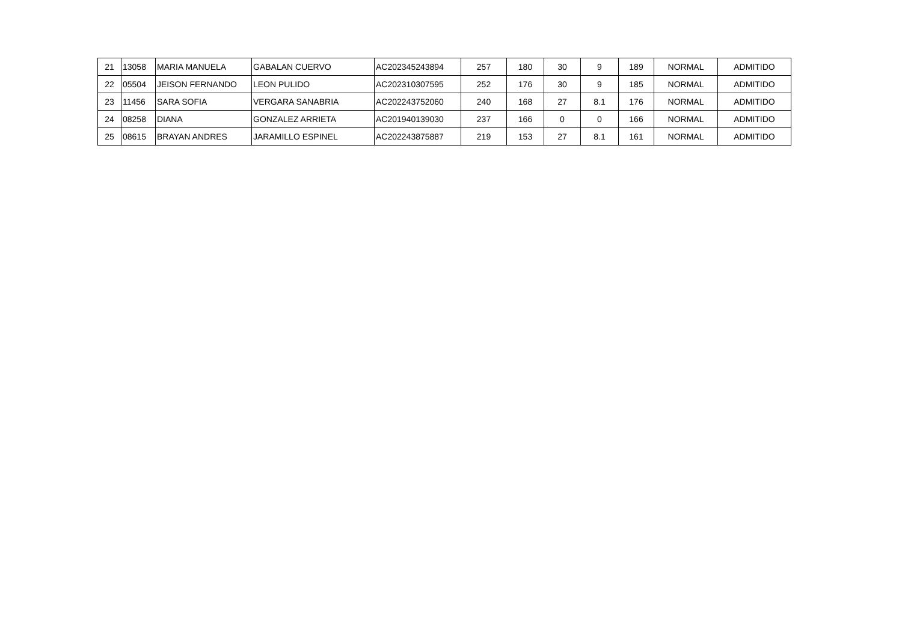| 21 | 13058 | MARIA MANUELA | GABALAN CUERVO | AC202345243894 | 257 | 180 | 30 | 9 | 189 | NORMAL | ADMITIDO |
| 22 | 05504 | JEISON FERNANDO | LEON PULIDO | AC202310307595 | 252 | 176 | 30 | 9 | 185 | NORMAL | ADMITIDO |
| 23 | 11456 | SARA SOFIA | VERGARA SANABRIA | AC202243752060 | 240 | 168 | 27 | 8.1 | 176 | NORMAL | ADMITIDO |
| 24 | 08258 | DIANA | GONZALEZ ARRIETA | AC201940139030 | 237 | 166 | 0 | 0 | 166 | NORMAL | ADMITIDO |
| 25 | 08615 | BRAYAN ANDRES | JARAMILLO ESPINEL | AC202243875887 | 219 | 153 | 27 | 8.1 | 161 | NORMAL | ADMITIDO |